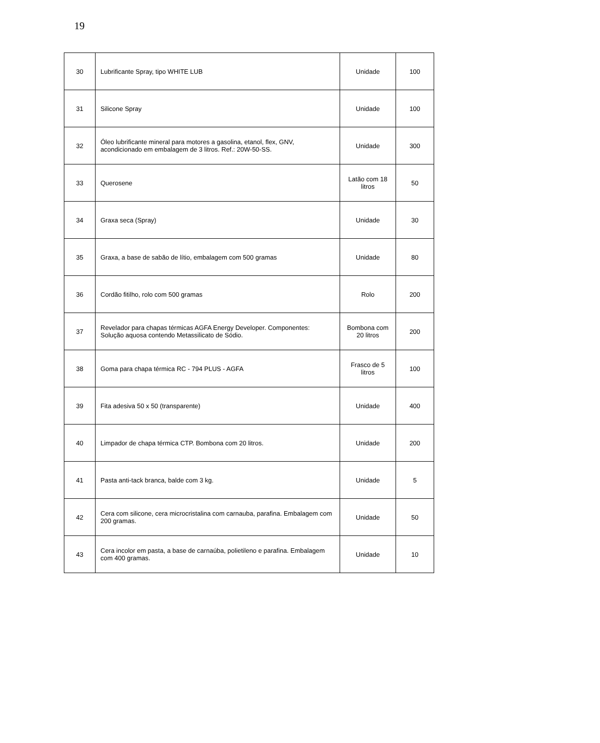19
| 30 | Lubrificante Spray, tipo WHITE LUB | Unidade | 100 |
| 31 | Silicone Spray | Unidade | 100 |
| 32 | Óleo lubrificante mineral para motores a gasolina, etanol, flex, GNV, acondicionado em embalagem de 3 litros. Ref.: 20W-50-SS. | Unidade | 300 |
| 33 | Querosene | Latão com 18 litros | 50 |
| 34 | Graxa seca (Spray) | Unidade | 30 |
| 35 | Graxa, a base de sabão de lítio, embalagem com 500 gramas | Unidade | 80 |
| 36 | Cordão fitilho, rolo com 500 gramas | Rolo | 200 |
| 37 | Revelador para chapas térmicas AGFA Energy Developer. Componentes: Solução aquosa contendo Metassilicato de Sódio. | Bombona com 20 litros | 200 |
| 38 | Goma para chapa térmica RC - 794 PLUS - AGFA | Frasco de 5 litros | 100 |
| 39 | Fita adesiva 50 x 50 (transparente) | Unidade | 400 |
| 40 | Limpador de chapa térmica CTP. Bombona com 20 litros. | Unidade | 200 |
| 41 | Pasta anti-tack branca, balde com 3 kg. | Unidade | 5 |
| 42 | Cera com silicone, cera microcristalina com carnauba, parafina. Embalagem com 200 gramas. | Unidade | 50 |
| 43 | Cera incolor em pasta, a base de carnaúba, polietileno e parafina. Embalagem com 400 gramas. | Unidade | 10 |